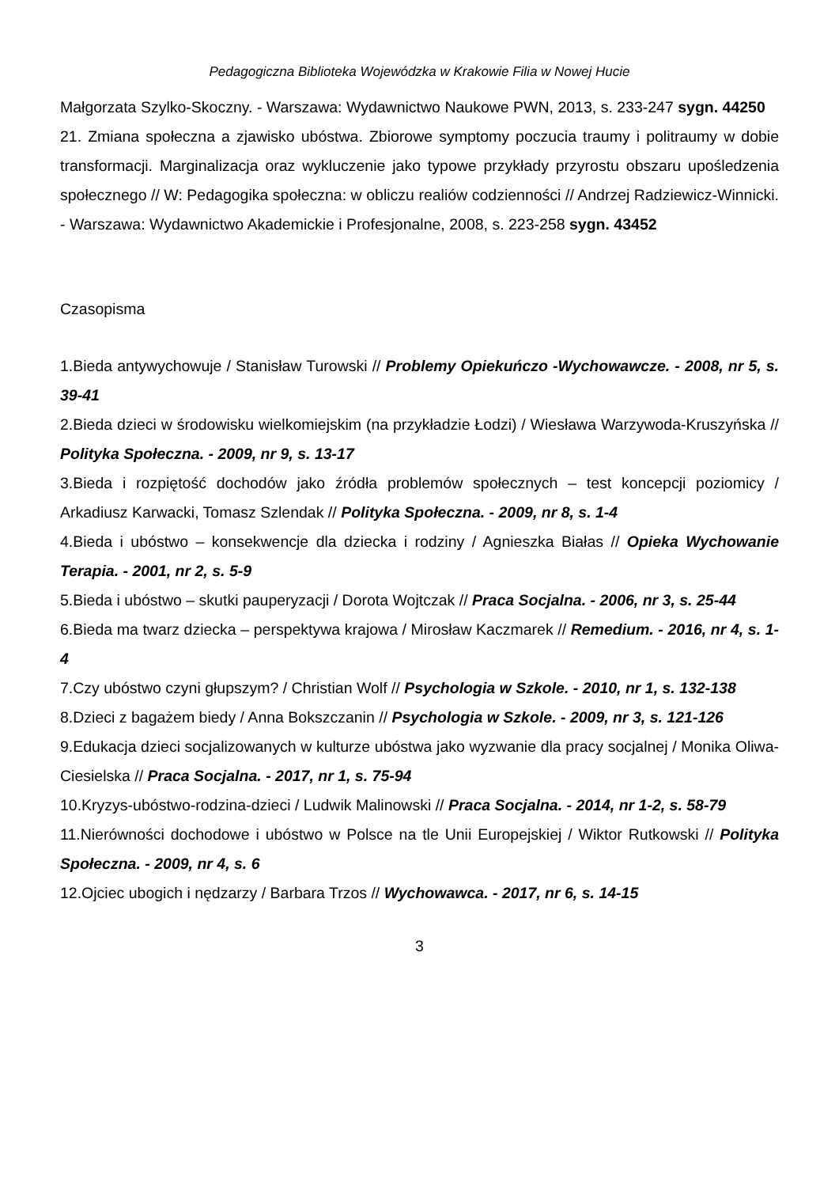Pedagogiczna Biblioteka Wojewódzka w Krakowie Filia w Nowej Hucie
Małgorzata Szylko-Skoczny. - Warszawa: Wydawnictwo Naukowe PWN, 2013, s. 233-247 sygn. 44250
21. Zmiana społeczna a zjawisko ubóstwa. Zbiorowe symptomy poczucia traumy i politraumy w dobie transformacji. Marginalizacja oraz wykluczenie jako typowe przykłady przyrostu obszaru upośledzenia społecznego // W: Pedagogika społeczna: w obliczu realiów codzienności // Andrzej Radziewicz-Winnicki. - Warszawa: Wydawnictwo Akademickie i Profesjonalne, 2008, s. 223-258 sygn. 43452
Czasopisma
1.Bieda antywychowuje / Stanisław Turowski // Problemy Opiekuńczo -Wychowawcze. - 2008, nr 5, s. 39-41
2.Bieda dzieci w środowisku wielkomiejskim (na przykładzie Łodzi) / Wiesława Warzywoda-Kruszyńska // Polityka Społeczna. - 2009, nr 9, s. 13-17
3.Bieda i rozpiętość dochodów jako źródła problemów społecznych – test koncepcji poziomicy / Arkadiusz Karwacki, Tomasz Szlendak // Polityka Społeczna. - 2009, nr 8, s. 1-4
4.Bieda i ubóstwo – konsekwencje dla dziecka i rodziny / Agnieszka Białas // Opieka Wychowanie Terapia. - 2001, nr 2, s. 5-9
5.Bieda i ubóstwo – skutki pauperyzacji / Dorota Wojtczak // Praca Socjalna. - 2006, nr 3, s. 25-44
6.Bieda ma twarz dziecka – perspektywa krajowa / Mirosław Kaczmarek // Remedium. - 2016, nr 4, s. 1-4
7.Czy ubóstwo czyni głupszym? / Christian Wolf // Psychologia w Szkole. - 2010, nr 1, s. 132-138
8.Dzieci z bagażem biedy / Anna Bokszczanin // Psychologia w Szkole. - 2009, nr 3, s. 121-126
9.Edukacja dzieci socjalizowanych w kulturze ubóstwa jako wyzwanie dla pracy socjalnej / Monika Oliwa-Ciesielska // Praca Socjalna. - 2017, nr 1, s. 75-94
10.Kryzys-ubóstwo-rodzina-dzieci / Ludwik Malinowski // Praca Socjalna. - 2014, nr 1-2, s. 58-79
11.Nierówności dochodowe i ubóstwo w Polsce na tle Unii Europejskiej / Wiktor Rutkowski // Polityka Społeczna. - 2009, nr 4, s. 6
12.Ojciec ubogich i nędzarzy / Barbara Trzos // Wychowawca. - 2017, nr 6, s. 14-15
3